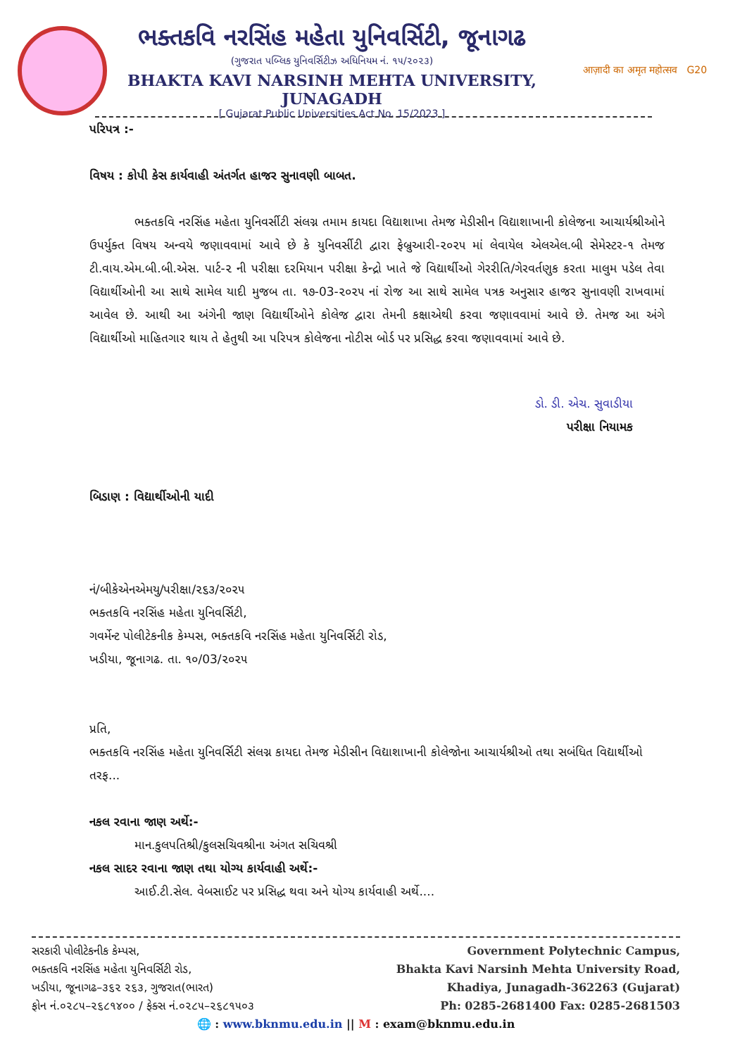ભક્તકવિ નરસિંહ મહેતા યુનિવર્સિટી, જૂનાગઢ
(ગુજરાત પબ્લિક યુનિવર્સિટીઝ અધિનિયમ નં. ૧૫/૨૦૨૩)
BHAKTA KAVI NARSINH MEHTA UNIVERSITY, JUNAGADH
[ Gujarat Public Universities Act No. 15/2023 ]
आज़ादी का अमृत महोत्सव G20
પરિપત્ર :-
વિષય : કોપી કેસ કાર્યવાહી અંતર્ગત હાજર સુનાવણી બાબત.
ભક્તકવિ નરસિંહ મહેતા યુનિવર્સીટી સંલગ્ન તમામ કાયદા વિદ્યાશાખા તેમજ મેડીસીન વિદ્યાશાખાની કોલેજના આચાર્યશ્રીઓને ઉપર્યુક્ત વિષય અન્વયે જણાવવામાં આવે છે કે યુનિવર્સીટી દ્વારા ફેબ્રુઆરી-૨૦૨૫ માં લેવાયેલ એલએલ.બી સેમેસ્ટર-૧ તેમજ ટી.વાય.એમ.બી.બી.એસ. પાર્ટ-૨ ની પરીક્ષા દરમિયાન પરીક્ષા કેન્દ્રો ખાતે જે વિદ્યાર્થીઓ ગેરરીતિ/ગેરવર્તણુક કરતા માલુમ પડેલ તેવા વિદ્યાર્થીઓની આ સાથે સામેલ યાદી મુજબ તા. ૧૭-03-૨૦૨૫ નાં રોજ આ સાથે સામેલ પત્રક અનુસાર હાજર સુનાવણી રાખવામાં આવેલ છે. આથી આ અંગેની જાણ વિદ્યાર્થીઓને કોલેજ દ્વારા તેમની કક્ષાએથી કરવા જણાવવામાં આવે છે. તેમજ આ અંગે વિદ્યાર્થીઓ માહિતગાર થાય તે હેતુથી આ પરિપત્ર કોલેજના નોટીસ બોર્ડ પર પ્રસિદ્ધ કરવા જણાવવામાં આવે છે.
ડો. ડી. એચ. સુવાડીયા
પરીક્ષા નિયામક
બિડાણ : વિદ્યાર્થીઓની યાદી
નં/બીકેએનએમયુ/પરીક્ષા/૨૬૩/૨૦૨૫
ભક્તકવિ નરસિંહ મહેતા યુનિવર્સિટી,
ગવર્મેન્ટ પોલીટેકનીક કેમ્પસ, ભક્તકવિ નરસિંહ મહેતા યુનિવર્સિટી રોડ,
ખડીયા, જૂનાગઢ. તા. ૧૦/03/૨૦૨૫
પ્રતિ,
ભક્તકવિ નરસિંહ મહેતા યુનિવર્સિટી સંલગ્ન કાયદા તેમજ મેડીસીન વિદ્યાશાખાની કોલેજોના આચાર્યશ્રીઓ તથા સબંધિત વિદ્યાર્થીઓ તરફ...
નકલ રવાના જાણ અર્થે:-
માન.કુલપતિશ્રી/કુલસચિવશ્રીના અંગત સચિવશ્રી
નકલ સાદર રવાના જાણ તથા યોગ્ય કાર્યવાહી અર્થે:-
આઈ.ટી.સેલ. વેબસાઈટ પર પ્રસિદ્ધ થવા અને યોગ્ય કાર્યવાહી અર્થે....
સરકારી પોલીટેકનીક કેમ્પસ,
ભક્તકવિ નરસિંહ મહેતા યુનિવર્સિટી રોડ,
ખડીયા, જૂનાગઢ–૩૬૨ ૨૬૩, ગુજરાત(ભારત)
ફોન નં.૦૨૮૫–૨૬૮૧૪૦૦ / ફેક્સ નં.૦૨૮૫–૨૬૮૧૫૦૩
Government Polytechnic Campus,
Bhakta Kavi Narsinh Mehta University Road,
Khadiya, Junagadh-362263 (Gujarat)
Ph: 0285-2681400 Fax: 0285-2681503
🌐 : www.bknmu.edu.in || M : exam@bknmu.edu.in